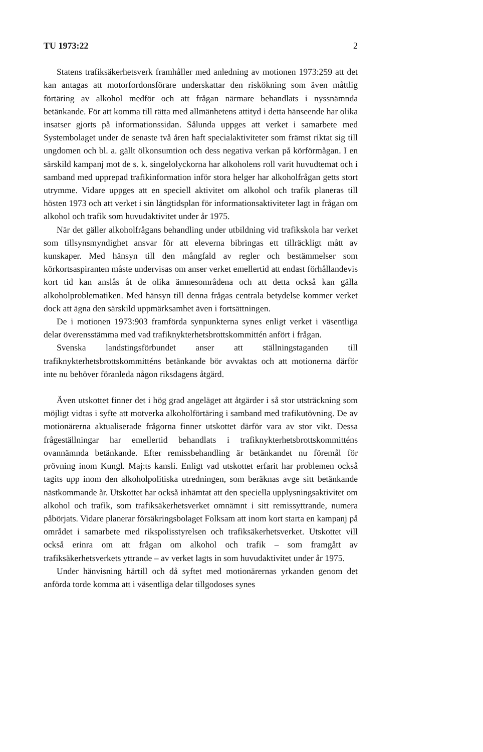TU 1973:22 2
Statens trafiksäkerhetsverk framhåller med anledning av motionen 1973:259 att det kan antagas att motorfordonsförare underskattar den riskökning som även måttlig förtäring av alkohol medför och att frågan närmare behandlats i nyssnämnda betänkande. För att komma till rätta med allmänhetens attityd i detta hänseende har olika insatser gjorts på informationssidan. Sålunda uppges att verket i samarbete med Systembolaget under de senaste två åren haft specialaktiviteter som främst riktat sig till ungdomen och bl. a. gällt ölkonsumtion och dess negativa verkan på körförmågan. I en särskild kampanj mot de s. k. singelolyckorna har alkoholens roll varit huvudtemat och i samband med upprepad trafikinformation inför stora helger har alkoholfrågan getts stort utrymme. Vidare uppges att en speciell aktivitet om alkohol och trafik planeras till hösten 1973 och att verket i sin långtidsplan för informationsaktiviteter lagt in frågan om alkohol och trafik som huvudaktivitet under år 1975.
När det gäller alkoholfrågans behandling under utbildning vid trafikskola har verket som tillsynsmyndighet ansvar för att eleverna bibringas ett tillräckligt mått av kunskaper. Med hänsyn till den mångfald av regler och bestämmelser som körkortsaspiranten måste undervisas om anser verket emellertid att endast förhållandevis kort tid kan anslås åt de olika ämnesområdena och att detta också kan gälla alkoholproblematiken. Med hänsyn till denna frågas centrala betydelse kommer verket dock att ägna den särskild uppmärksamhet även i fortsättningen.
De i motionen 1973:903 framförda synpunkterna synes enligt verket i väsentliga delar överensstämma med vad trafiknykterhetsbrottskommittén anfört i frågan.
Svenska landstingsförbundet anser att ställningstaganden till trafiknykterhetsbrottskommitténs betänkande bör avvaktas och att motionerna därför inte nu behöver föranleda någon riksdagens åtgärd.
Även utskottet finner det i hög grad angeläget att åtgärder i så stor utsträckning som möjligt vidtas i syfte att motverka alkoholförtäring i samband med trafikutövning. De av motionärerna aktualiserade frågorna finner utskottet därför vara av stor vikt. Dessa frågeställningar har emellertid behandlats i trafiknykterhetsbrottskommitténs ovannämnda betänkande. Efter remissbehandling är betänkandet nu föremål för prövning inom Kungl. Maj:ts kansli. Enligt vad utskottet erfarit har problemen också tagits upp inom den alkoholpolitiska utredningen, som beräknas avge sitt betänkande nästkommande år. Utskottet har också inhämtat att den speciella upplysningsaktivitet om alkohol och trafik, som trafiksäkerhetsverket omnämnt i sitt remissyttrande, numera påbörjats. Vidare planerar försäkringsbolaget Folksam att inom kort starta en kampanj på området i samarbete med rikspolisstyrelsen och trafiksäkerhetsverket. Utskottet vill också erinra om att frågan om alkohol och trafik – som framgått av trafiksäkerhetsverkets yttrande – av verket lagts in som huvudaktivitet under år 1975.
Under hänvisning härtill och då syftet med motionärernas yrkanden genom det anförda torde komma att i väsentliga delar tillgodoses synes